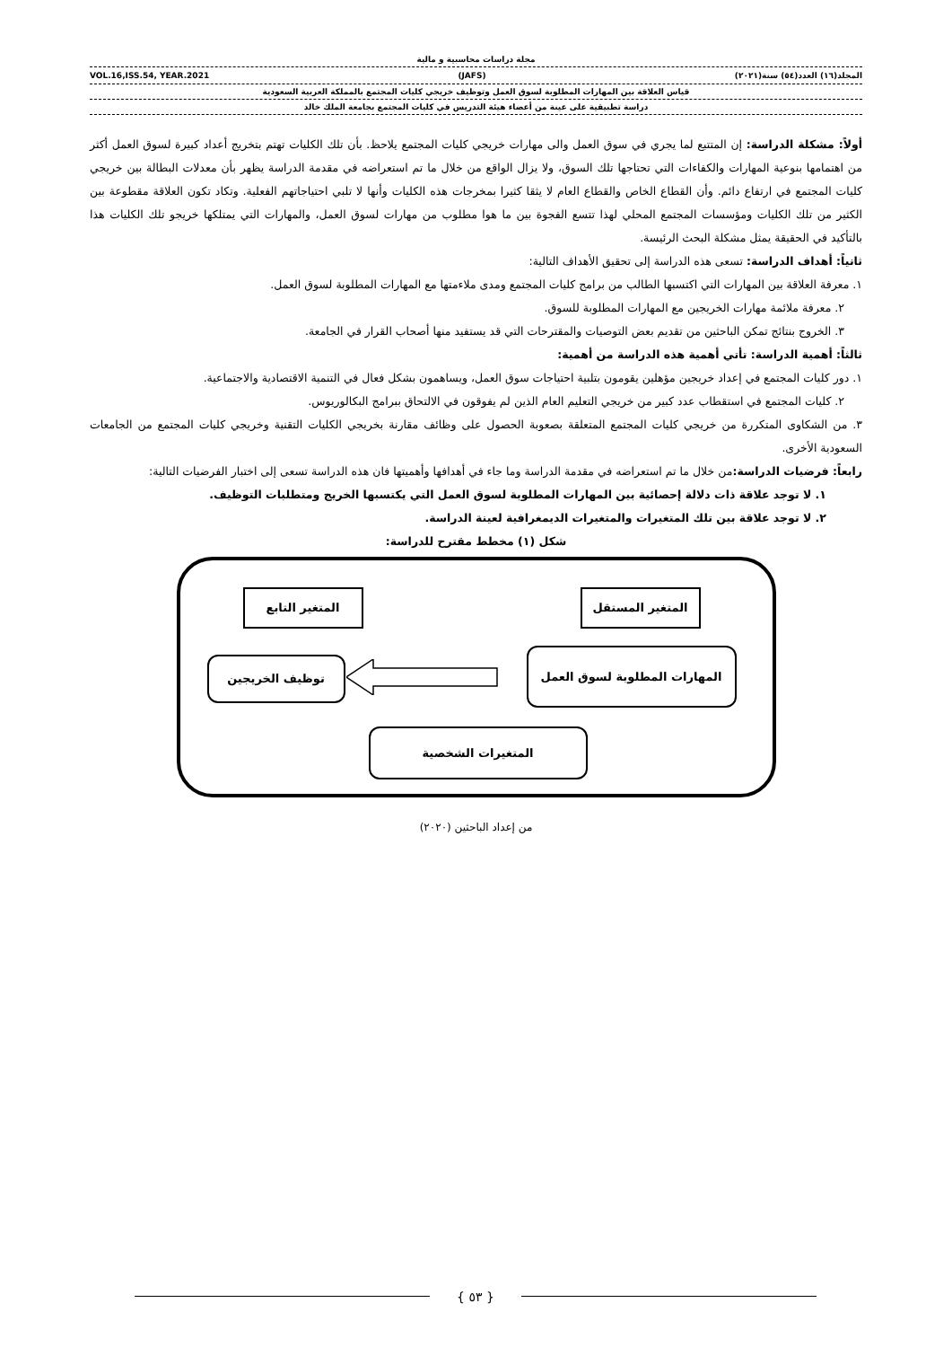مجلة دراسات محاسبية و مالية
المجلد(١٦) العدد(٥٤) سنة(٢٠٢١) (JAFS) VOL.16,ISS.54, YEAR.2021
قياس العلاقة بين المهارات المطلوبة لسوق العمل وتوظيف خريجي كليات المجتمع بالمملكة العربية السعودية
دراسة تطبيقية على عينة من أعضاء هيئة التدريس في كليات المجتمع بجامعة الملك خالد
أولاً: مشكلة الدراسة: إن المتتبع لما يجري في سوق العمل والى مهارات خريجي كليات المجتمع يلاحظ. بأن تلك الكليات تهتم بتخريج أعداد كبيرة لسوق العمل أكثر من اهتمامها بنوعية المهارات والكفاءات التي تحتاجها تلك السوق، ولا يزال الواقع من خلال ما تم استعراضه في مقدمة الدراسة يظهر بأن معدلات البطالة بين خريجي كليات المجتمع في ارتفاع دائم. وأن القطاع الخاص والقطاع العام لا يثقا كثيرا بمخرجات هذه الكليات وأنها لا تلبي احتياجاتهم الفعلية. وتكاد تكون العلاقة مقطوعة بين الكثير من تلك الكليات ومؤسسات المجتمع المحلي لهذا تتسع الفجوة بين ما هوا مطلوب من مهارات لسوق العمل، والمهارات التي يمتلكها خريجو تلك الكليات هذا بالتأكيد في الحقيقة يمثل مشكلة البحث الرئيسة.
ثانياً: أهداف الدراسة: تسعى هذه الدراسة إلى تحقيق الأهداف التالية:
١. معرفة العلاقة بين المهارات التي اكتسبها الطالب من برامج كليات المجتمع ومدى ملاءمتها مع المهارات المطلوبة لسوق العمل.
٢. معرفة ملائمة مهارات الخريجين مع المهارات المطلوبة للسوق.
٣. الخروج بنتائج تمكن الباحثين من تقديم بعض التوصيات والمقترحات التي قد يستفيد منها أصحاب القرار في الجامعة.
ثالثاً: أهمية الدراسة: تأتي أهمية هذه الدراسة من أهمية:
١. دور كليات المجتمع في إعداد خريجين مؤهلين يقومون بتلبية احتياجات سوق العمل، ويساهمون بشكل فعال في التنمية الاقتصادية والاجتماعية.
٢. كليات المجتمع في استقطاب عدد كبير من خريجي التعليم العام الذين لم يفوقون في الالتحاق ببرامج البكالوريوس.
٣. من الشكاوى المتكررة من خريجي كليات المجتمع المتعلقة بصعوبة الحصول على وظائف مقارنة بخريجي الكليات التقنية وخريجي كليات المجتمع من الجامعات السعودية الأخرى.
رابعاً: فرضيات الدراسة: من خلال ما تم استعراضه في مقدمة الدراسة وما جاء في أهدافها وأهميتها فان هذه الدراسة تسعى إلى اختبار الفرضيات التالية:
١. لا توجد علاقة ذات دلالة إحصائية بين المهارات المطلوبة لسوق العمل التي يكتسبها الخريج ومتطلبات التوظيف.
٢. لا توجد علاقة بين تلك المتغيرات والمتغيرات الديمغرافية لعينة الدراسة.
شكل (١) مخطط مقترح للدراسة:
المتغير المستقل المتغير التابع
المهارات المطلوبة لسوق العمل
توظيف الخريجين
المتغيرات الشخصية
من إعداد الباحثين (٢٠٢٠)
{ ٥٣ }